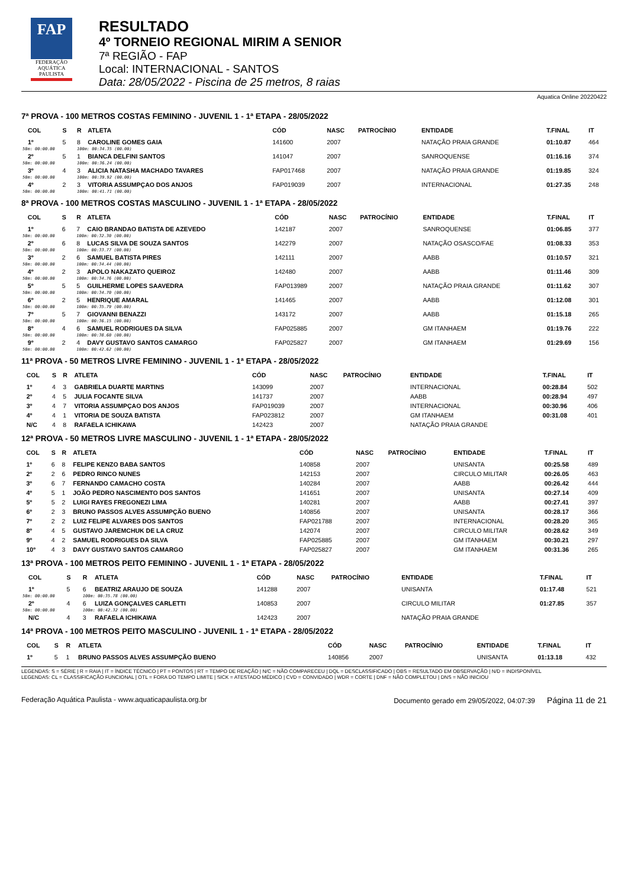FAP
FEDERAÇÃO
AQUÁTICA
PAULISTA
RESULTADO
4º TORNEIO REGIONAL MIRIM A SENIOR
7ª REGIÃO - FAP
Local: INTERNACIONAL - SANTOS
Data: 28/05/2022 - Piscina de 25 metros, 8 raias
Aquatica Online 20220422
7ª PROVA - 100 METROS COSTAS FEMININO - JUVENIL 1 - 1ª ETAPA - 28/05/2022
| | COL | S | R | ATLETA | CÓD | NASC | PATROCÍNIO | ENTIDADE | T.FINAL | IT |
| --- | --- | --- | --- | --- | --- | --- | --- | --- | --- | --- |
| | 1º | 5 | 8 | CAROLINE GOMES GAIA | 141600 | 2007 | | NATAÇÃO PRAIA GRANDE | 01:10.87 | 464 |
| 50m: 00:00.00 | | | 100m: 00:34.35 (00.00) | | | | | | | |
| | 2º | 5 | 1 | BIANCA DELFINI SANTOS | 141047 | 2007 | | SANROQUENSE | 01:16.16 | 374 |
| 50m: 00:00.00 | | | 100m: 00:36.24 (00.00) | | | | | | | |
| | 3º | 4 | 3 | ALICIA NATASHA MACHADO TAVARES | FAP017468 | 2007 | | NATAÇÃO PRAIA GRANDE | 01:19.85 | 324 |
| 50m: 00:00.00 | | | 100m: 00:39.92 (00.00) | | | | | | | |
| | 4º | 2 | 3 | VITORIA ASSUMPÇAO DOS ANJOS | FAP019039 | 2007 | | INTERNACIONAL | 01:27.35 | 248 |
| 50m: 00:00.00 | | | 100m: 00:41.71 (00.00) | | | | | | | |
8ª PROVA - 100 METROS COSTAS MASCULINO - JUVENIL 1 - 1ª ETAPA - 28/05/2022
| | COL | S | R | ATLETA | CÓD | NASC | PATROCÍNIO | ENTIDADE | T.FINAL | IT |
| --- | --- | --- | --- | --- | --- | --- | --- | --- | --- | --- |
| | 1º | 6 | 7 | CAIO BRANDAO BATISTA DE AZEVEDO | 142187 | 2007 | | SANROQUENSE | 01:06.85 | 377 |
| 50m: 00:00.00 | | | 100m: 00:32.30 (00.00) | | | | | | | |
| | 2º | 6 | 8 | LUCAS SILVA DE SOUZA SANTOS | 142279 | 2007 | | NATAÇÃO OSASCO/FAE | 01:08.33 | 353 |
| 50m: 00:00.00 | | | 100m: 00:33.77 (00.00) | | | | | | | |
| | 3º | 2 | 6 | SAMUEL BATISTA PIRES | 142111 | 2007 | | AABB | 01:10.57 | 321 |
| 50m: 00:00.00 | | | 100m: 00:34.44 (00.00) | | | | | | | |
| | 4º | 2 | 3 | APOLO NAKAZATO QUEIROZ | 142480 | 2007 | | AABB | 01:11.46 | 309 |
| 50m: 00:00.00 | | | 100m: 00:34.76 (00.00) | | | | | | | |
| | 5º | 5 | 5 | GUILHERME LOPES SAAVEDRA | FAP013989 | 2007 | | NATAÇÃO PRAIA GRANDE | 01:11.62 | 307 |
| 50m: 00:00.00 | | | 100m: 00:34.70 (00.00) | | | | | | | |
| | 6º | 2 | 5 | HENRIQUE AMARAL | 141465 | 2007 | | AABB | 01:12.08 | 301 |
| 50m: 00:00.00 | | | 100m: 00:35.79 (00.00) | | | | | | | |
| | 7º | 5 | 7 | GIOVANNI BENAZZI | 143172 | 2007 | | AABB | 01:15.18 | 265 |
| 50m: 00:00.00 | | | 100m: 00:36.15 (00.00) | | | | | | | |
| | 8º | 4 | 6 | SAMUEL RODRIGUES DA SILVA | FAP025885 | 2007 | | GM ITANHAEM | 01:19.76 | 222 |
| 50m: 00:00.00 | | | 100m: 00:38.60 (00.00) | | | | | | | |
| | 9º | 2 | 4 | DAVY GUSTAVO SANTOS CAMARGO | FAP025827 | 2007 | | GM ITANHAEM | 01:29.69 | 156 |
| 50m: 00:00.00 | | | 100m: 00:42.62 (00.00) | | | | | | | |
11ª PROVA - 50 METROS LIVRE FEMININO - JUVENIL 1 - 1ª ETAPA - 28/05/2022
| | COL | S | R | ATLETA | CÓD | NASC | PATROCÍNIO | ENTIDADE | T.FINAL | IT |
| --- | --- | --- | --- | --- | --- | --- | --- | --- | --- | --- |
| | 1º | 4 | 3 | GABRIELA DUARTE MARTINS | 143099 | 2007 | | INTERNACIONAL | 00:28.84 | 502 |
| | 2º | 4 | 5 | JULIA FOCANTE SILVA | 141737 | 2007 | | AABB | 00:28.94 | 497 |
| | 3º | 4 | 7 | VITORIA ASSUMPÇAO DOS ANJOS | FAP019039 | 2007 | | INTERNACIONAL | 00:30.96 | 406 |
| | 4º | 4 | 1 | VITORIA DE SOUZA BATISTA | FAP023812 | 2007 | | GM ITANHAEM | 00:31.08 | 401 |
| | N/C | 4 | 8 | RAFAELA ICHIKAWA | 142423 | 2007 | | NATAÇÃO PRAIA GRANDE | | |
12ª PROVA - 50 METROS LIVRE MASCULINO - JUVENIL 1 - 1ª ETAPA - 28/05/2022
| | COL | S | R | ATLETA | CÓD | NASC | PATROCÍNIO | ENTIDADE | T.FINAL | IT |
| --- | --- | --- | --- | --- | --- | --- | --- | --- | --- | --- |
| | 1º | 6 | 8 | FELIPE KENZO BABA SANTOS | 140858 | 2007 | | UNISANTA | 00:25.58 | 489 |
| | 2º | 2 | 6 | PEDRO RINCO NUNES | 142153 | 2007 | | CIRCULO MILITAR | 00:26.05 | 463 |
| | 3º | 6 | 7 | FERNANDO CAMACHO COSTA | 140284 | 2007 | | AABB | 00:26.42 | 444 |
| | 4º | 5 | 1 | JOÃO PEDRO NASCIMENTO DOS SANTOS | 141651 | 2007 | | UNISANTA | 00:27.14 | 409 |
| | 5º | 5 | 2 | LUIGI RAYES FREGONEZI LIMA | 140281 | 2007 | | AABB | 00:27.41 | 397 |
| | 6º | 2 | 3 | BRUNO PASSOS ALVES ASSUMPÇÃO BUENO | 140856 | 2007 | | UNISANTA | 00:28.17 | 366 |
| | 7º | 2 | 2 | LUIZ FELIPE ALVARES DOS SANTOS | FAP021788 | 2007 | | INTERNACIONAL | 00:28.20 | 365 |
| | 8º | 4 | 5 | GUSTAVO JAREMCHUK DE LA CRUZ | 142074 | 2007 | | CIRCULO MILITAR | 00:28.62 | 349 |
| | 9º | 4 | 2 | SAMUEL RODRIGUES DA SILVA | FAP025885 | 2007 | | GM ITANHAEM | 00:30.21 | 297 |
| | 10º | 4 | 3 | DAVY GUSTAVO SANTOS CAMARGO | FAP025827 | 2007 | | GM ITANHAEM | 00:31.36 | 265 |
13ª PROVA - 100 METROS PEITO FEMININO - JUVENIL 1 - 1ª ETAPA - 28/05/2022
| | COL | S | R | ATLETA | CÓD | NASC | PATROCÍNIO | ENTIDADE | T.FINAL | IT |
| --- | --- | --- | --- | --- | --- | --- | --- | --- | --- | --- |
| | 1º | 5 | 6 | BEATRIZ ARAUJO DE SOUZA | 141288 | 2007 | | UNISANTA | 01:17.48 | 521 |
| 50m: 00:00.00 | | | 100m: 00:35.78 (00.00) | | | | | | | |
| | 2º | 4 | 6 | LUIZA GONÇALVES CARLETTI | 140853 | 2007 | | CIRCULO MILITAR | 01:27.85 | 357 |
| 50m: 00:00.00 | | | 100m: 00:42.32 (00.00) | | | | | | | |
| | N/C | 4 | 3 | RAFAELA ICHIKAWA | 142423 | 2007 | | NATAÇÃO PRAIA GRANDE | | |
14ª PROVA - 100 METROS PEITO MASCULINO - JUVENIL 1 - 1ª ETAPA - 28/05/2022
| | COL | S | R | ATLETA | CÓD | NASC | PATROCÍNIO | ENTIDADE | T.FINAL | IT |
| --- | --- | --- | --- | --- | --- | --- | --- | --- | --- | --- |
| | 1º | 5 | 1 | BRUNO PASSOS ALVES ASSUMPÇÃO BUENO | 140856 | 2007 | | UNISANTA | 01:13.18 | 432 |
LEGENDAS: S = SÉRIE | R = RAIA | IT = ÍNDICE TÉCNICO | PT = PONTOS | RT = TEMPO DE REAÇÃO | N/C = NÃO COMPARECEU | DQL = DESCLASSIFICADO | OBS = RESULTADO EM OBSERVAÇÃO | N/D = INDISPONÍVEL
LEGENDAS: CL = CLASSIFICAÇÃO FUNCIONAL | OTL = FORA DO TEMPO LIMITE | SICK = ATESTADO MÉDICO | CVD = CONVIDADO | WDR = CORTE | DNF = NÃO COMPLETOU | DNS = NÃO INICIOU
Federação Aquática Paulista - www.aquaticapaulista.org.br Documento gerado em 29/05/2022, 04:07:39 Página 11 de 21